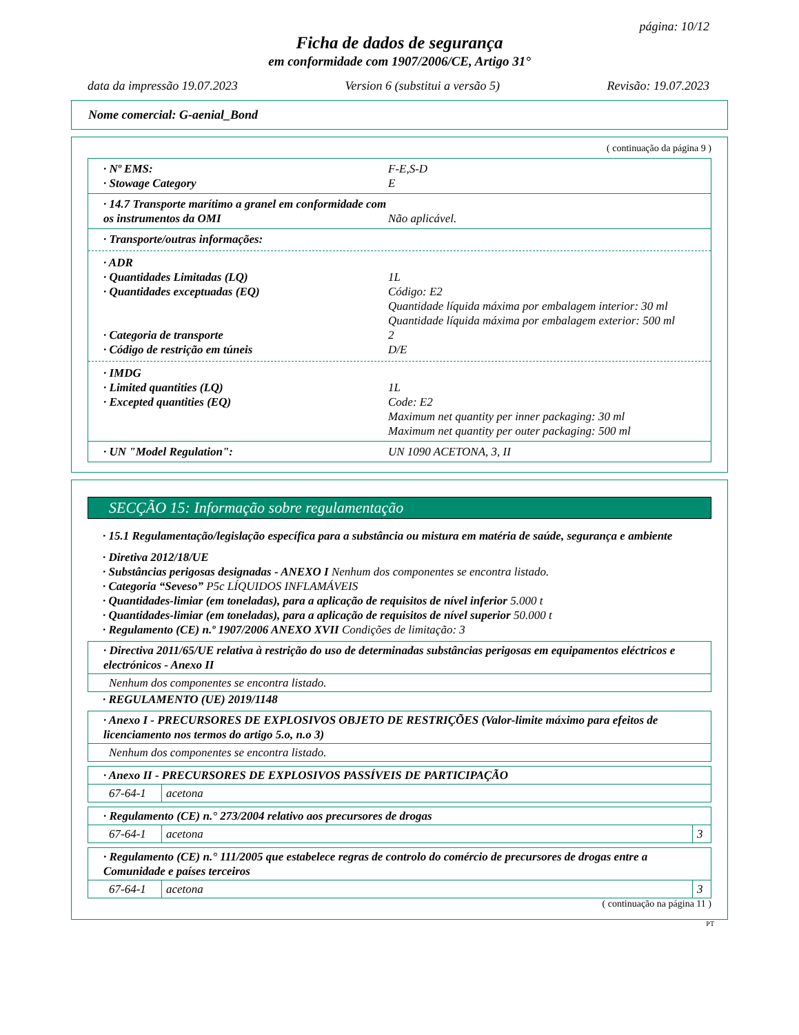página: 10/12
Ficha de dados de segurança
em conformidade com 1907/2006/CE, Artigo 31°
data da impressão 19.07.2023 Version 6 (substitui a versão 5) Revisão: 19.07.2023
Nome comercial: G-aenial_Bond
( continuação da página 9 )
· Nº EMS: F-E,S-D
· Stowage Category E
· 14.7 Transporte marítimo a granel em conformidade com os instrumentos da OMI
Não aplicável.
· Transporte/outras informações:
· ADR
· Quantidades Limitadas (LQ) 1L
· Quantidades exceptuadas (EQ) Código: E2
Quantidade líquida máxima por embalagem interior: 30 ml
Quantidade líquida máxima por embalagem exterior: 500 ml
· Categoria de transporte 2
· Código de restrição em túneis D/E
· IMDG
· Limited quantities (LQ) 1L
· Excepted quantities (EQ) Code: E2
Maximum net quantity per inner packaging: 30 ml
Maximum net quantity per outer packaging: 500 ml
· UN "Model Regulation": UN 1090 ACETONA, 3, II
SECÇÃO 15: Informação sobre regulamentação
· 15.1 Regulamentação/legislação específica para a substância ou mistura em matéria de saúde, segurança e ambiente
· Diretiva 2012/18/UE
· Substâncias perigosas designadas - ANEXO I Nenhum dos componentes se encontra listado.
· Categoria “Seveso” P5c LÍQUIDOS INFLAMÁVEIS
· Quantidades-limiar (em toneladas), para a aplicação de requisitos de nível inferior 5.000 t
· Quantidades-limiar (em toneladas), para a aplicação de requisitos de nível superior 50.000 t
· Regulamento (CE) n.º 1907/2006 ANEXO XVII Condições de limitação: 3
| · Directiva 2011/65/UE relativa à restrição do uso de determinadas substâncias perigosas em equipamentos eléctricos e electrónicos - Anexo II |
| Nenhum dos componentes se encontra listado. |
· REGULAMENTO (UE) 2019/1148
| · Anexo I - PRECURSORES DE EXPLOSIVOS OBJETO DE RESTRIÇÕES (Valor-limite máximo para efeitos de licenciamento nos termos do artigo 5.o, n.o 3) |
| Nenhum dos componentes se encontra listado. |
| · Anexo II - PRECURSORES DE EXPLOSIVOS PASSÍVEIS DE PARTICIPAÇÃO | |
| 67-64-1 | acetona |
| · Regulamento (CE) n.° 273/2004 relativo aos precursores de drogas | | |
| 67-64-1 | acetona | 3 |
| · Regulamento (CE) n.° 111/2005 que estabelece regras de controlo do comércio de precursores de drogas entre a Comunidade e países terceiros | | |
| 67-64-1 | acetona | 3 |
( continuação na página 11 )
PT